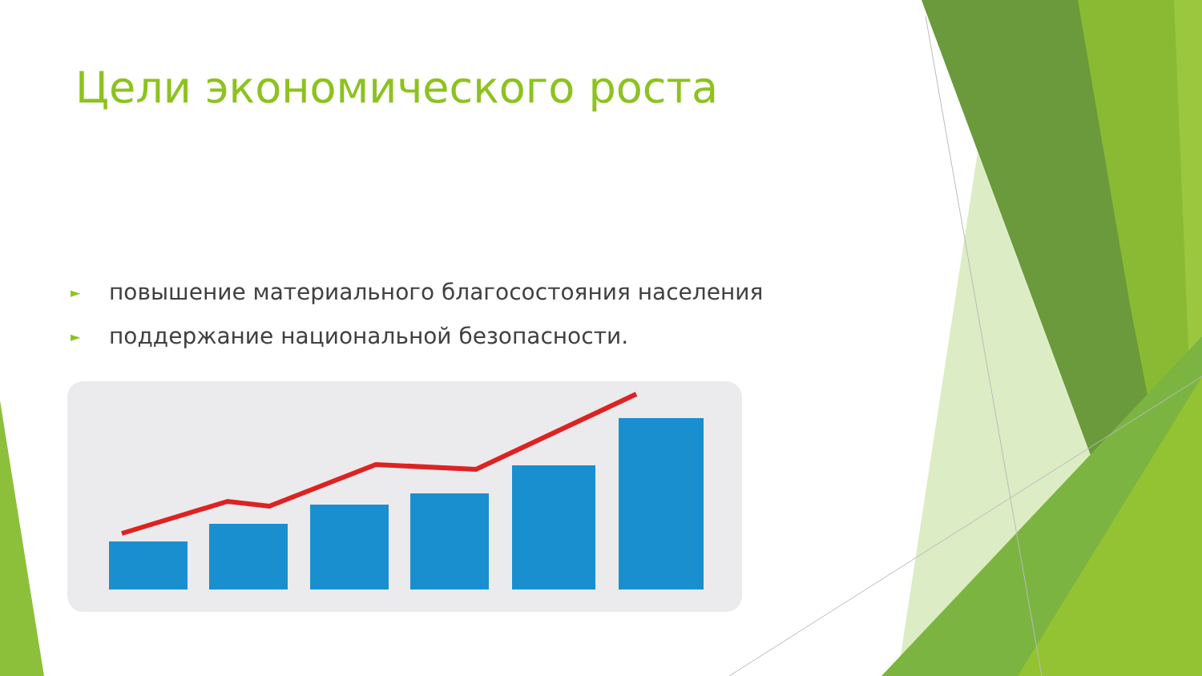Цели экономического роста
► повышение материального благосостояния населения
► поддержание национальной безопасности.